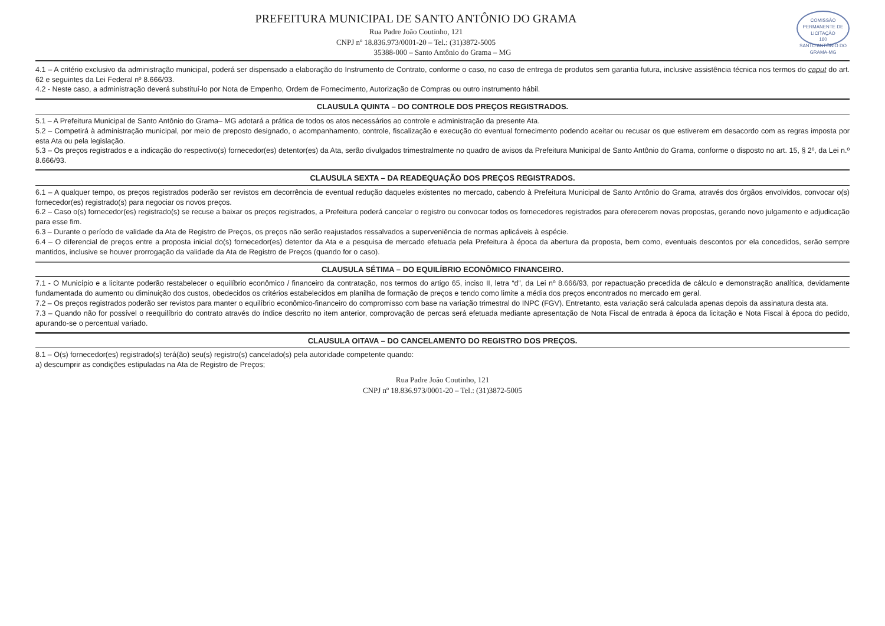COMISSÃO PERMANENTE DE LICITAÇÃO
160
SANTO ANTÔNIO DO GRAMA-MG
PREFEITURA MUNICIPAL DE SANTO ANTÔNIO DO GRAMA
Rua Padre João Coutinho, 121
CNPJ nº 18.836.973/0001-20 – Tel.: (31)3872-5005
35388-000 – Santo Antônio do Grama – MG
4.1 – A critério exclusivo da administração municipal, poderá ser dispensado a elaboração do Instrumento de Contrato, conforme o caso, no caso de entrega de produtos sem garantia futura, inclusive assistência técnica nos termos do caput do art. 62 e seguintes da Lei Federal nº 8.666/93.
4.2 - Neste caso, a administração deverá substituí-lo por Nota de Empenho, Ordem de Fornecimento, Autorização de Compras ou outro instrumento hábil.
CLAUSULA QUINTA – DO CONTROLE DOS PREÇOS REGISTRADOS.
5.1 – A Prefeitura Municipal de Santo Antônio do Grama– MG adotará a prática de todos os atos necessários ao controle e administração da presente Ata.
5.2 – Competirá à administração municipal, por meio de preposto designado, o acompanhamento, controle, fiscalização e execução do eventual fornecimento podendo aceitar ou recusar os que estiverem em desacordo com as regras imposta por esta Ata ou pela legislação.
5.3 – Os preços registrados e a indicação do respectivo(s) fornecedor(es) detentor(es) da Ata, serão divulgados trimestralmente no quadro de avisos da Prefeitura Municipal de Santo Antônio do Grama, conforme o disposto no art. 15, § 2º, da Lei n.º 8.666/93.
CLAUSULA SEXTA – DA READEQUAÇÃO DOS PREÇOS REGISTRADOS.
6.1 – A qualquer tempo, os preços registrados poderão ser revistos em decorrência de eventual redução daqueles existentes no mercado, cabendo à Prefeitura Municipal de Santo Antônio do Grama, através dos órgãos envolvidos, convocar o(s) fornecedor(es) registrado(s) para negociar os novos preços.
6.2 – Caso o(s) fornecedor(es) registrado(s) se recuse a baixar os preços registrados, a Prefeitura poderá cancelar o registro ou convocar todos os fornecedores registrados para oferecerem novas propostas, gerando novo julgamento e adjudicação para esse fim.
6.3 – Durante o período de validade da Ata de Registro de Preços, os preços não serão reajustados ressalvados a superveniência de normas aplicáveis à espécie.
6.4 – O diferencial de preços entre a proposta inicial do(s) fornecedor(es) detentor da Ata e a pesquisa de mercado efetuada pela Prefeitura à época da abertura da proposta, bem como, eventuais descontos por ela concedidos, serão sempre mantidos, inclusive se houver prorrogação da validade da Ata de Registro de Preços (quando for o caso).
CLAUSULA SÉTIMA – DO EQUILÍBRIO ECONÔMICO FINANCEIRO.
7.1 - O Município e a licitante poderão restabelecer o equilíbrio econômico / financeiro da contratação, nos termos do artigo 65, inciso II, letra “d”, da Lei nº 8.666/93, por repactuação precedida de cálculo e demonstração analítica, devidamente fundamentada do aumento ou diminuição dos custos, obedecidos os critérios estabelecidos em planilha de formação de preços e tendo como limite a média dos preços encontrados no mercado em geral.
7.2 – Os preços registrados poderão ser revistos para manter o equilíbrio econômico-financeiro do compromisso com base na variação trimestral do INPC (FGV). Entretanto, esta variação será calculada apenas depois da assinatura desta ata.
7.3 – Quando não for possível o reequilíbrio do contrato através do índice descrito no item anterior, comprovação de percas será efetuada mediante apresentação de Nota Fiscal de entrada à época da licitação e Nota Fiscal à época do pedido, apurando-se o percentual variado.
CLAUSULA OITAVA – DO CANCELAMENTO DO REGISTRO DOS PREÇOS.
8.1 – O(s) fornecedor(es) registrado(s) terá(ão) seu(s) registro(s) cancelado(s) pela autoridade competente quando:
a) descumprir as condições estipuladas na Ata de Registro de Preços;
Rua Padre João Coutinho, 121
CNPJ nº 18.836.973/0001-20 – Tel.: (31)3872-5005